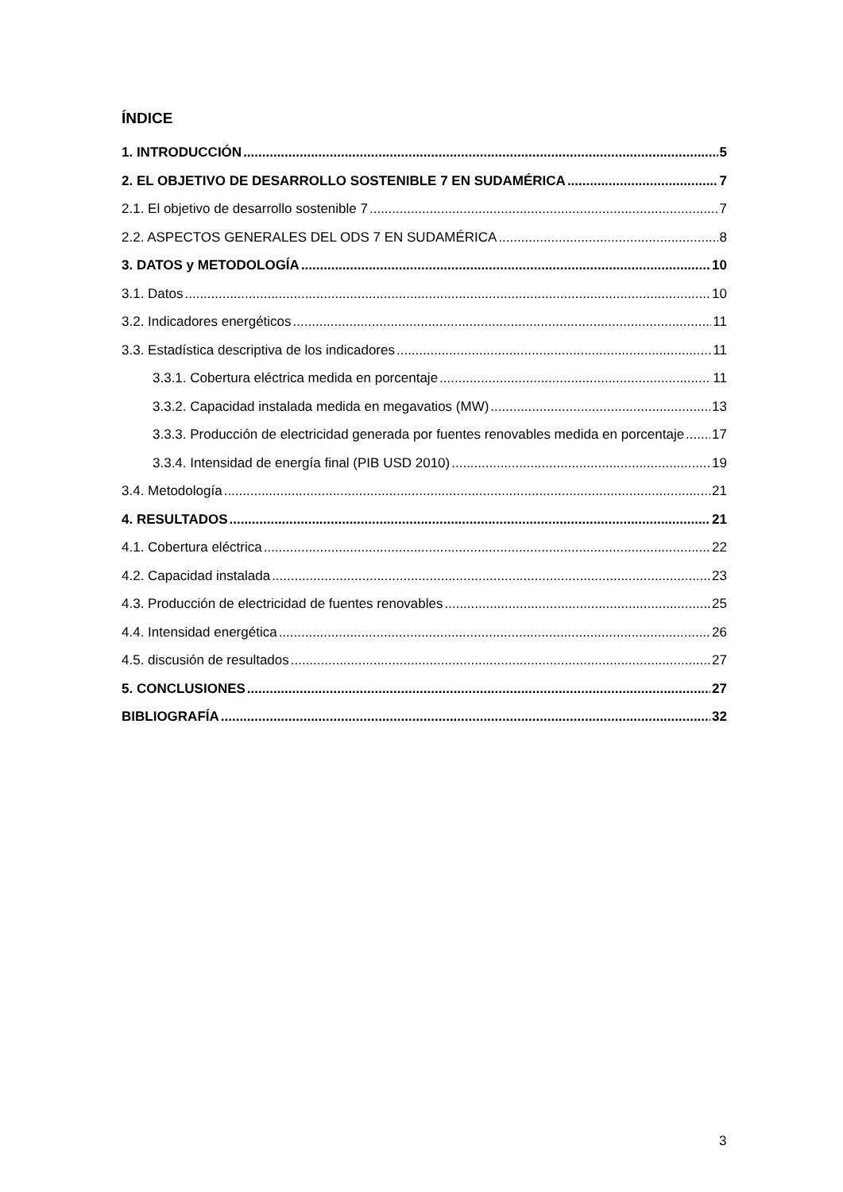ÍNDICE
1. INTRODUCCIÓN 5
2. EL OBJETIVO DE DESARROLLO SOSTENIBLE 7 EN SUDAMÉRICA 7
2.1. El objetivo de desarrollo sostenible 7 7
2.2. ASPECTOS GENERALES DEL ODS 7 EN SUDAMÉRICA 8
3. DATOS y METODOLOGÍA 10
3.1. Datos 10
3.2. Indicadores energéticos 11
3.3. Estadística descriptiva de los indicadores 11
3.3.1. Cobertura eléctrica medida en porcentaje 11
3.3.2. Capacidad instalada medida en megavatios (MW) 13
3.3.3. Producción de electricidad generada por fuentes renovables medida en porcentaje 17
3.3.4. Intensidad de energía final (PIB USD 2010) 19
3.4. Metodología 21
4. RESULTADOS 21
4.1. Cobertura eléctrica 22
4.2. Capacidad instalada 23
4.3. Producción de electricidad de fuentes renovables 25
4.4. Intensidad energética 26
4.5. discusión de resultados 27
5. CONCLUSIONES 27
BIBLIOGRAFÍA 32
3